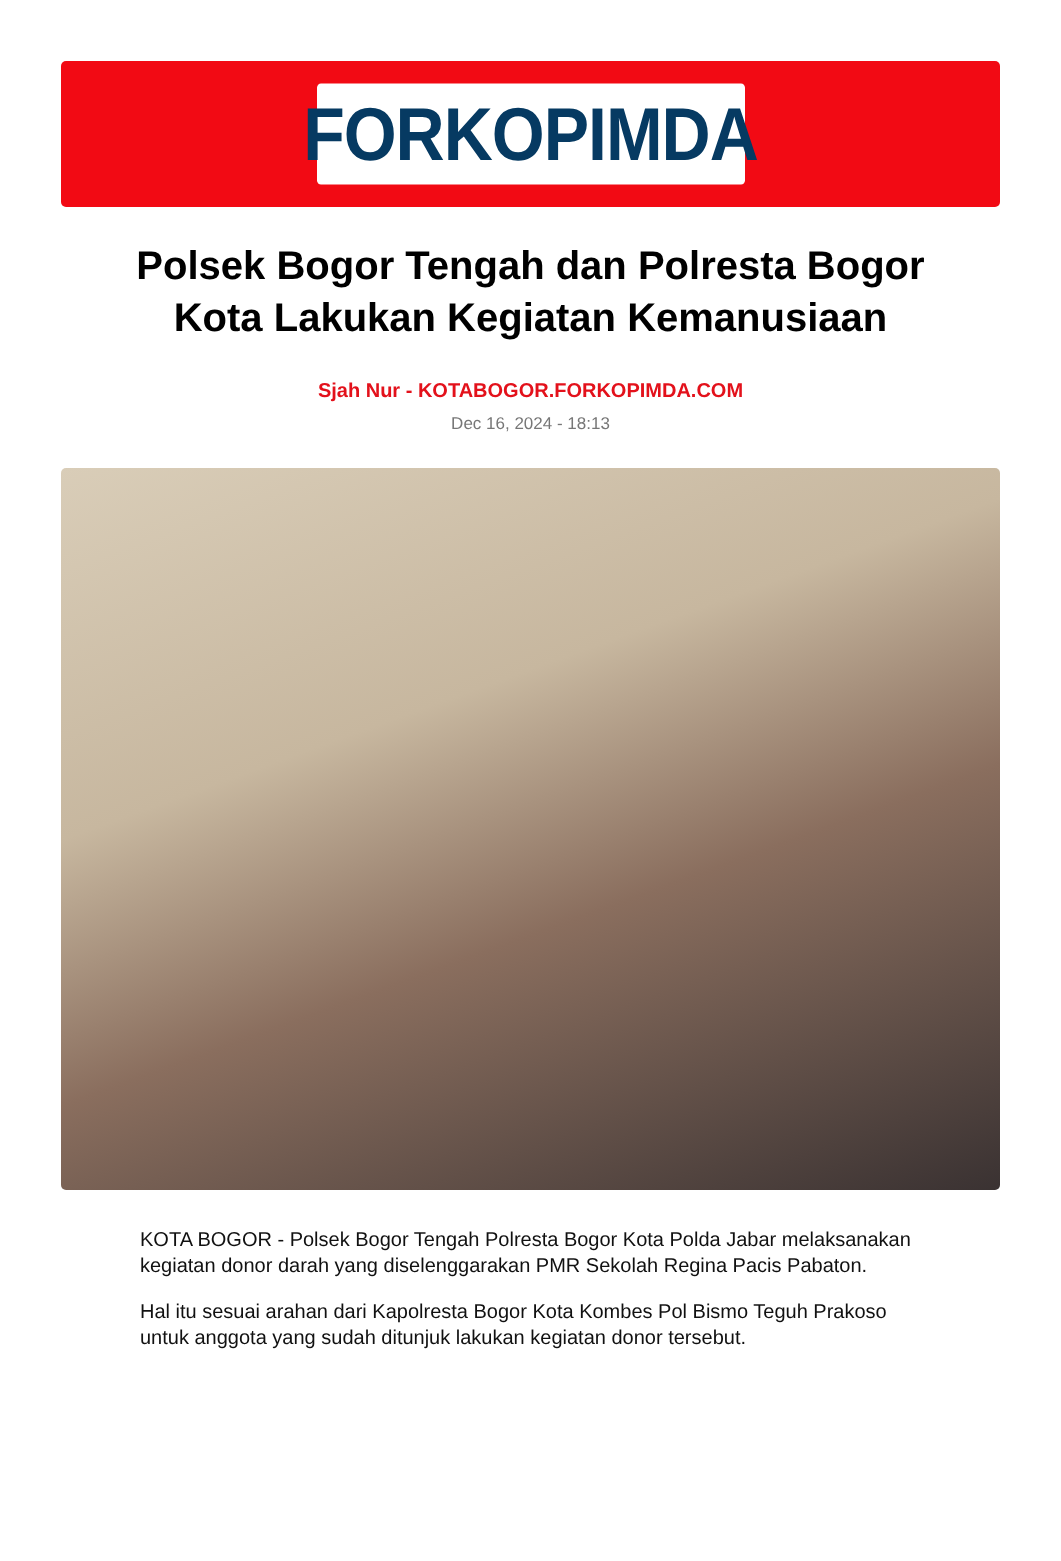FORKOPIMDA
Polsek Bogor Tengah dan Polresta Bogor Kota Lakukan Kegiatan Kemanusiaan
Sjah Nur - KOTABOGOR.FORKOPIMDA.COM
Dec 16, 2024 - 18:13
KOTA BOGOR - Polsek Bogor Tengah Polresta Bogor Kota Polda Jabar melaksanakan kegiatan donor darah yang diselenggarakan PMR Sekolah Regina Pacis Pabaton.
Hal itu sesuai arahan dari Kapolresta Bogor Kota Kombes Pol Bismo Teguh Prakoso untuk anggota yang sudah ditunjuk lakukan kegiatan donor tersebut.